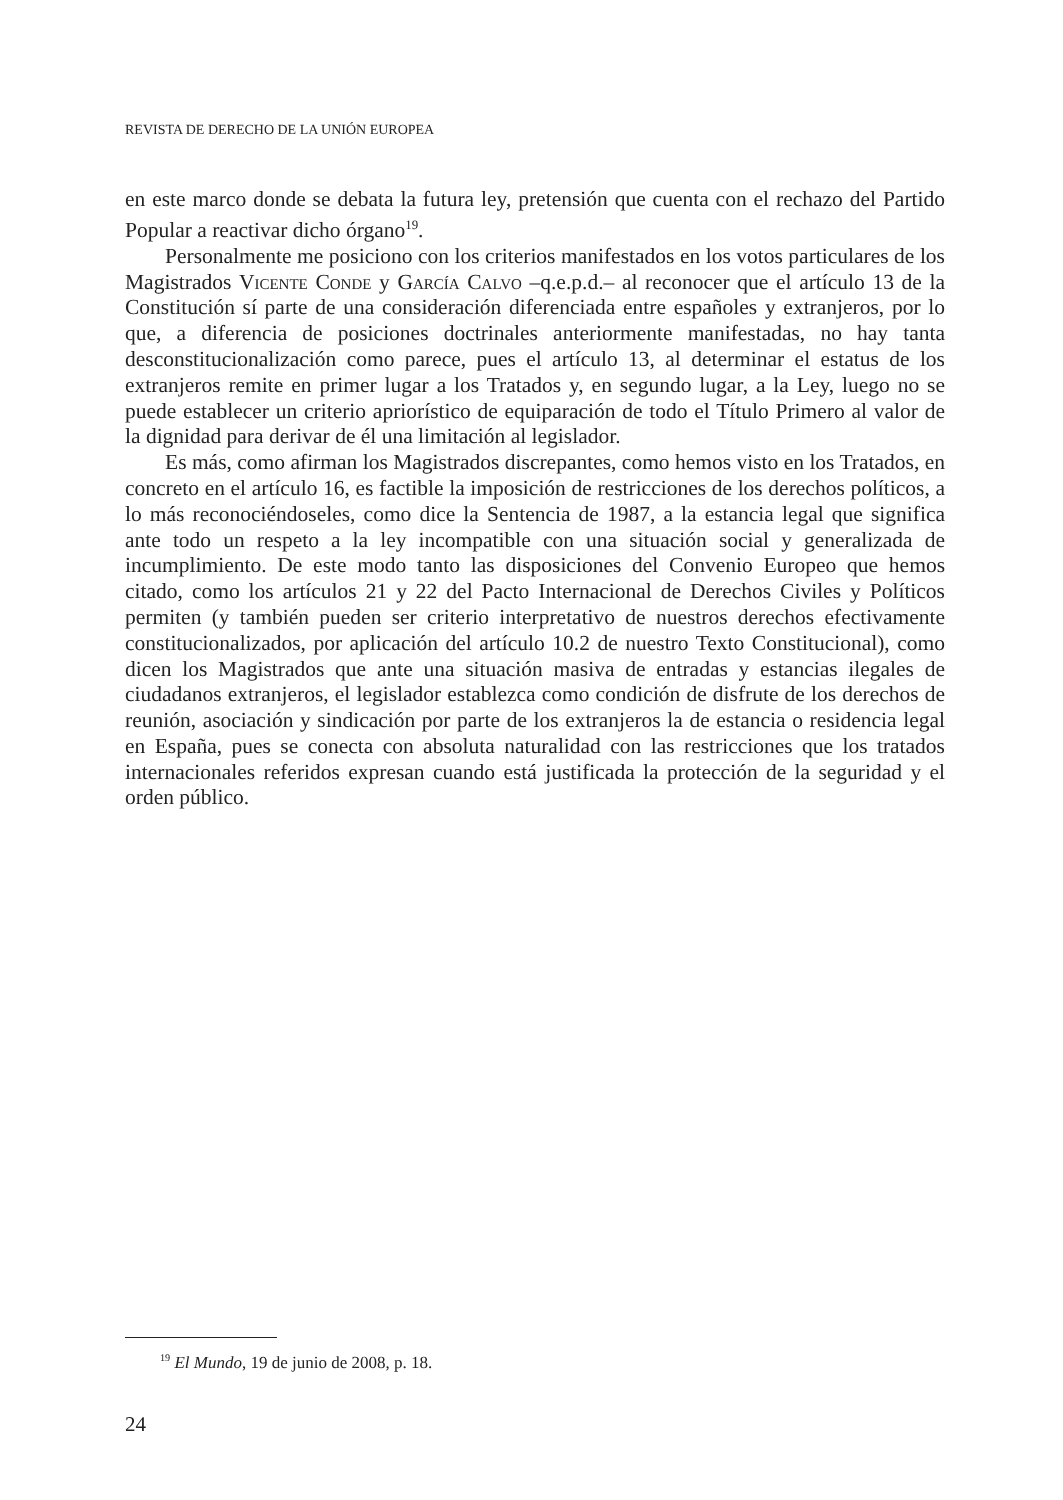REVISTA DE DERECHO DE LA UNIÓN EUROPEA
en este marco donde se debata la futura ley, pretensión que cuenta con el rechazo del Partido Popular a reactivar dicho órgano<sup>19</sup>.
Personalmente me posiciono con los criterios manifestados en los votos particulares de los Magistrados Vicente Conde y García Calvo –q.e.p.d.– al reconocer que el artículo 13 de la Constitución sí parte de una consideración diferenciada entre españoles y extranjeros, por lo que, a diferencia de posiciones doctrinales anteriormente manifestadas, no hay tanta desconstitucionalización como parece, pues el artículo 13, al determinar el estatus de los extranjeros remite en primer lugar a los Tratados y, en segundo lugar, a la Ley, luego no se puede establecer un criterio apriorístico de equiparación de todo el Título Primero al valor de la dignidad para derivar de él una limitación al legislador.
Es más, como afirman los Magistrados discrepantes, como hemos visto en los Tratados, en concreto en el artículo 16, es factible la imposición de restricciones de los derechos políticos, a lo más reconociéndoseles, como dice la Sentencia de 1987, a la estancia legal que significa ante todo un respeto a la ley incompatible con una situación social y generalizada de incumplimiento. De este modo tanto las disposiciones del Convenio Europeo que hemos citado, como los artículos 21 y 22 del Pacto Internacional de Derechos Civiles y Políticos permiten (y también pueden ser criterio interpretativo de nuestros derechos efectivamente constitucionalizados, por aplicación del artículo 10.2 de nuestro Texto Constitucional), como dicen los Magistrados que ante una situación masiva de entradas y estancias ilegales de ciudadanos extranjeros, el legislador establezca como condición de disfrute de los derechos de reunión, asociación y sindicación por parte de los extranjeros la de estancia o residencia legal en España, pues se conecta con absoluta naturalidad con las restricciones que los tratados internacionales referidos expresan cuando está justificada la protección de la seguridad y el orden público.
<sup>19</sup> El Mundo, 19 de junio de 2008, p. 18.
24